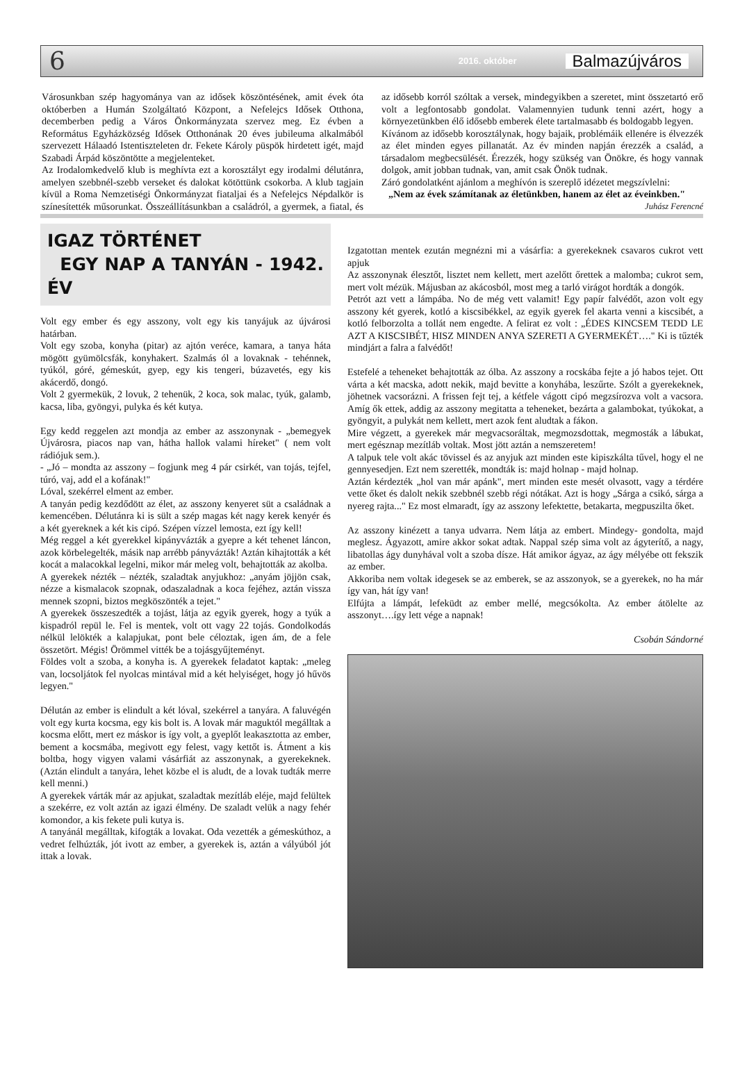6 2016. október Balmazújváros
Városunkban szép hagyománya van az idősek köszöntésének, amit évek óta októberben a Humán Szolgáltató Központ, a Nefelejcs Idősek Otthona, decemberben pedig a Város Önkormányzata szervez meg. Ez évben a Református Egyházközség Idősek Otthonának 20 éves jubileuma alkalmából szervezett Hálaadó Istentiszteleten dr. Fekete Károly püspök hirdetett igét, majd Szabadi Árpád köszöntötte a megjelenteket.
Az Irodalomkedvelő klub is meghívta ezt a korosztályt egy irodalmi délutánra, amelyen szebbnél-szebb verseket és dalokat kötöttünk csokorba. A klub tagjain kívül a Roma Nemzetiségi Önkormányzat fiataljai és a Nefelejcs Népdalkör is színesítették műsorunkat. Összeállításunkban a családról, a gyermek, a fiatal, és az idősebb korról szóltak a versek, mindegyikben a szeretet, mint összetartó erő volt a legfontosabb gondolat. Valamennyien tudunk tenni azért, hogy a környezetünkben élő idősebb emberek élete tartalmasabb és boldogabb legyen.
Kívánom az idősebb korosztálynak, hogy bajaik, problémáik ellenére is élvezzék az élet minden egyes pillanatát. Az év minden napján érezzék a család, a társadalom megbecsülését. Érezzék, hogy szükség van Önökre, és hogy vannak dolgok, amit jobban tudnak, van, amit csak Önök tudnak.
Záró gondolatként ajánlom a meghívón is szereplő idézetet megszívlelni:
„Nem az évek számítanak az életünkben, hanem az élet az éveinkben."
Juhász Ferencné
IGAZ TÖRTÉNET
EGY NAP A TANYÁN - 1942. ÉV
Volt egy ember és egy asszony, volt egy kis tanyájuk az újvárosi határban.
Volt egy szoba, konyha (pitar) az ajtón verécе, kamara, a tanya háta mögött gyümölcsfák, konyhakert. Szalmás ól a lovaknak - tehénnek, tyúkól, góré, gémeskút, gyep, egy kis tengeri, búzavetés, egy kis akácerdő, dongó.
Volt 2 gyermekük, 2 lovuk, 2 tehenük, 2 koca, sok malac, tyúk, galamb, kacsa, liba, gyöngyi, pulyka és két kutya.
Egy kedd reggelen azt mondja az ember az asszonynak - „bemegyek Újvárosra, piacos nap van, hátha hallok valami híreket" ( nem volt rádiójuk sem.).
- „Jó – mondta az asszony – fogjunk meg 4 pár csirkét, van tojás, tejfel, túró, vaj, add el a kofának!"
Lóval, szekérrel elment az ember.
A tanyán pedig kezdődött az élet, az asszony kenyeret süt a családnak a kemencében. Délutánra ki is sült a szép magas két nagy kerek kenyér és a két gyereknek a két kis cipó. Szépen vízzel lemosta, ezt így kell!
Még reggel a két gyerekkel kipányvázták a gyepre a két tehenet láncon, azok körbelegelték, másik nap arrébb pányvázták! Aztán kihajtották a két kocát a malacokkal legelni, mikor már meleg volt, behajtották az akolba.
A gyerekek nézték – nézték, szaladtak anyjukhoz: „anyám jöjjön csak, nézze a kismalacok szopnak, odaszaladnak a koca fejéhez, aztán vissza mennek szopni, biztos megköszönték a tejet."
A gyerekek összeszedték a tojást, látja az egyik gyerek, hogy a tyúk a kispadról repül le. Fel is mentek, volt ott vagy 22 tojás. Gondolkodás nélkül lelökték a kalapjukat, pont bele céloztak, igen ám, de a fele összetört. Mégis! Örömmel vitték be a tojásgyűjteményt.
Földes volt a szoba, a konyha is. A gyerekek feladatot kaptak: „meleg van, locsoljátok fel nyolcas mintával mid a két helyiséget, hogy jó hűvös legyen."
Délután az ember is elindult a két lóval, szekérrel a tanyára. A faluvégén volt egy kurta kocsma, egy kis bolt is. A lovak már maguktól megálltak a kocsma előtt, mert ez máskor is így volt, a gyeplőt leakasztotta az ember, bement a kocsmába, megivott egy felest, vagy kettőt is. Átment a kis boltba, hogy vigyen valami vásárfiát az asszonynak, a gyerekeknek. (Aztán elindult a tanyára, lehet közbe el is aludt, de a lovak tudták merre kell menni.)
A gyerekek várták már az apjukat, szaladtak mezítláb eléje, majd felültek a szekérre, ez volt aztán az igazi élmény. De szaladt velük a nagy fehér komondor, a kis fekete puli kutya is.
A tanyánál megálltak, kifogták a lovakat. Oda vezették a gémeskúthoz, a vedret felhúzták, jót ivott az ember, a gyerekek is, aztán a vályúból jót ittak a lovak.
Izgatottan mentek ezután megnézni mi a vásárfia: a gyerekeknek csavaros cukrot vett apjuk
Az asszonynak élesztőt, lisztet nem kellett, mert azelőtt őrettek a malomba; cukrot sem, mert volt mézük. Májusban az akácosból, most meg a tarló virágot hordták a dongók.
Petrót azt vett a lámpába. No de még vett valamit! Egy papír falvédőt, azon volt egy asszony két gyerek, kotló a kiscsibékkel, az egyik gyerek fel akarta venni a kiscsibét, a kotló felborzolta a tollát nem engedte. A felirat ez volt : „ÉDES KINCSEM TEDD LE AZT A KISCSIBÉT, HISZ MINDEN ANYA SZERETI A GYERMEKÉT…." Ki is tűzték mindjárt a falra a falvédőt!
Estefelé a teheneket behajtották az ólba. Az asszony a rocskába fejte a jó habos tejet. Ott várta a két macska, adott nekik, majd bevitte a konyhába, leszűrte. Szólt a gyerekeknek, jöhetnek vacsorázni. A frissen fejt tej, a kétfele vágott cipó megzsírozva volt a vacsora. Amíg ők ettek, addig az asszony megitatta a teheneket, bezárta a galambokat, tyúkokat, a gyöngyit, a pulykát nem kellett, mert azok fent aludtak a fákon.
Mire végzett, a gyerekek már megvacsoráltak, megmozsdottak, megmosták a lábukat, mert egésznap mezítláb voltak. Most jött aztán a nemszeretem!
A talpuk tele volt akác tövissel és az anyjuk azt minden este kipiszkálta tűvel, hogy el ne gennyesedjen. Ezt nem szerették, mondták is: majd holnap - majd holnap.
Aztán kérdezték „hol van már apánk", mert minden este mesét olvasott, vagy a térdére vette őket és dalolt nekik szebbnél szebb régi nótákat. Azt is hogy „Sárga a csikó, sárga a nyereg rajta..." Ez most elmaradt, így az asszony lefektette, betakarta, megpuszilta őket.
Az asszony kinézett a tanya udvarra. Nem látja az embert. Mindegy- gondolta, majd meglesz. Ágyazott, amire akkor sokat adtak. Nappal szép sima volt az ágyterítő, a nagy, libatollas ágy dunyhával volt a szoba dísze. Hát amikor ágyaz, az ágy mélyébe ott fekszik az ember.
Akkoriba nem voltak idegesek se az emberek, se az asszonyok, se a gyerekek, no ha már így van, hát így van!
Elfújta a lámpát, lefeküdt az ember mellé, megcsókolta. Az ember átölelte az asszonyt….így lett vége a napnak!
Csobán Sándorné